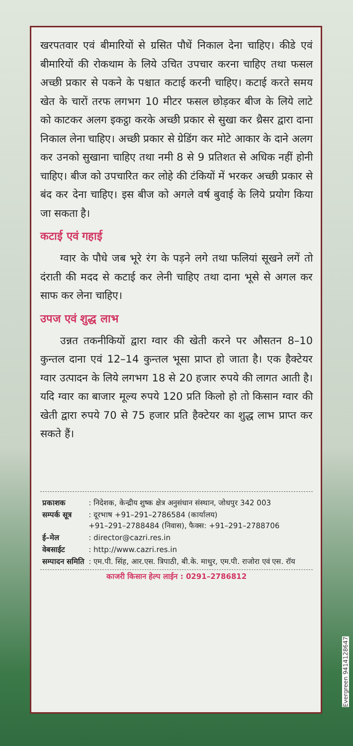खरपतवार एवं बीमारियों से ग्रसित पौधें निकाल देना चाहिए। कीडे एवं बीमारियों की रोकथाम के लिये उचित उपचार करना चाहिए तथा फसल अच्छी प्रकार से पकने के पश्चात कटाई करनी चाहिए। कटाई करते समय खेत के चारों तरफ लगभग 10 मीटर फसल छोड़कर बीज के लिये लाटे को काटकर अलग इकट्ठा करके अच्छी प्रकार से सुखा कर थ्रैसर द्वारा दाना निकाल लेना चाहिए। अच्छी प्रकार से ग्रेडिंग कर मोटे आकार के दाने अलग कर उनको सुखाना चाहिए तथा नमी 8 से 9 प्रतिशत से अधिक नहीं होनी चाहिए। बीज को उपचारित कर लोहे की टंकियों में भरकर अच्छी प्रकार से बंद कर देना चाहिए। इस बीज को अगले वर्ष बुवाई के लिये प्रयोग किया जा सकता है।
कटाई एवं गहाई
ग्वार के पौधे जब भूरे रंग के पड़ने लगे तथा फलियां सूखने लगें तो दंराती की मदद से कटाई कर लेनी चाहिए तथा दाना भूसे से अगल कर साफ कर लेना चाहिए।
उपज एवं शुद्ध लाभ
उन्नत तकनीकियों द्वारा ग्वार की खेती करने पर औसतन 8–10 कुन्तल दाना एवं 12–14 कुन्तल भूसा प्राप्त हो जाता है। एक हैक्टेयर ग्वार उत्पादन के लिये लगभग 18 से 20 हजार रुपये की लागत आती है। यदि ग्वार का बाजार मूल्य रुपये 120 प्रति किलो हो तो किसान ग्वार की खेती द्वारा रुपये 70 से 75 हजार प्रति हैक्टेयर का शुद्ध लाभ प्राप्त कर सकते हैं।
| प्रकाशक | : निदेशक, केन्द्रीय शुष्क क्षेत्र अनुसंधान संस्थान, जोधपुर 342 003 |
| सम्पर्क सूत्र | : दूरभाष +91–291–2786584 (कार्यालय) +91–291–2788484 (निवास), फैक्स: +91–291–2788706 |
| ई–मेल | : director@cazri.res.in |
| वेबसाईट | : http://www.cazri.res.in |
| सम्पादन समिति | : एम.पी. सिंह, आर.एस. त्रिपाठी, बी.के. माथुर, एम.पी. राजोरा एवं एस. रॉय |
काजरी किसान हेल्प लाईन : 0291–2786812
Evergreen 9414128647